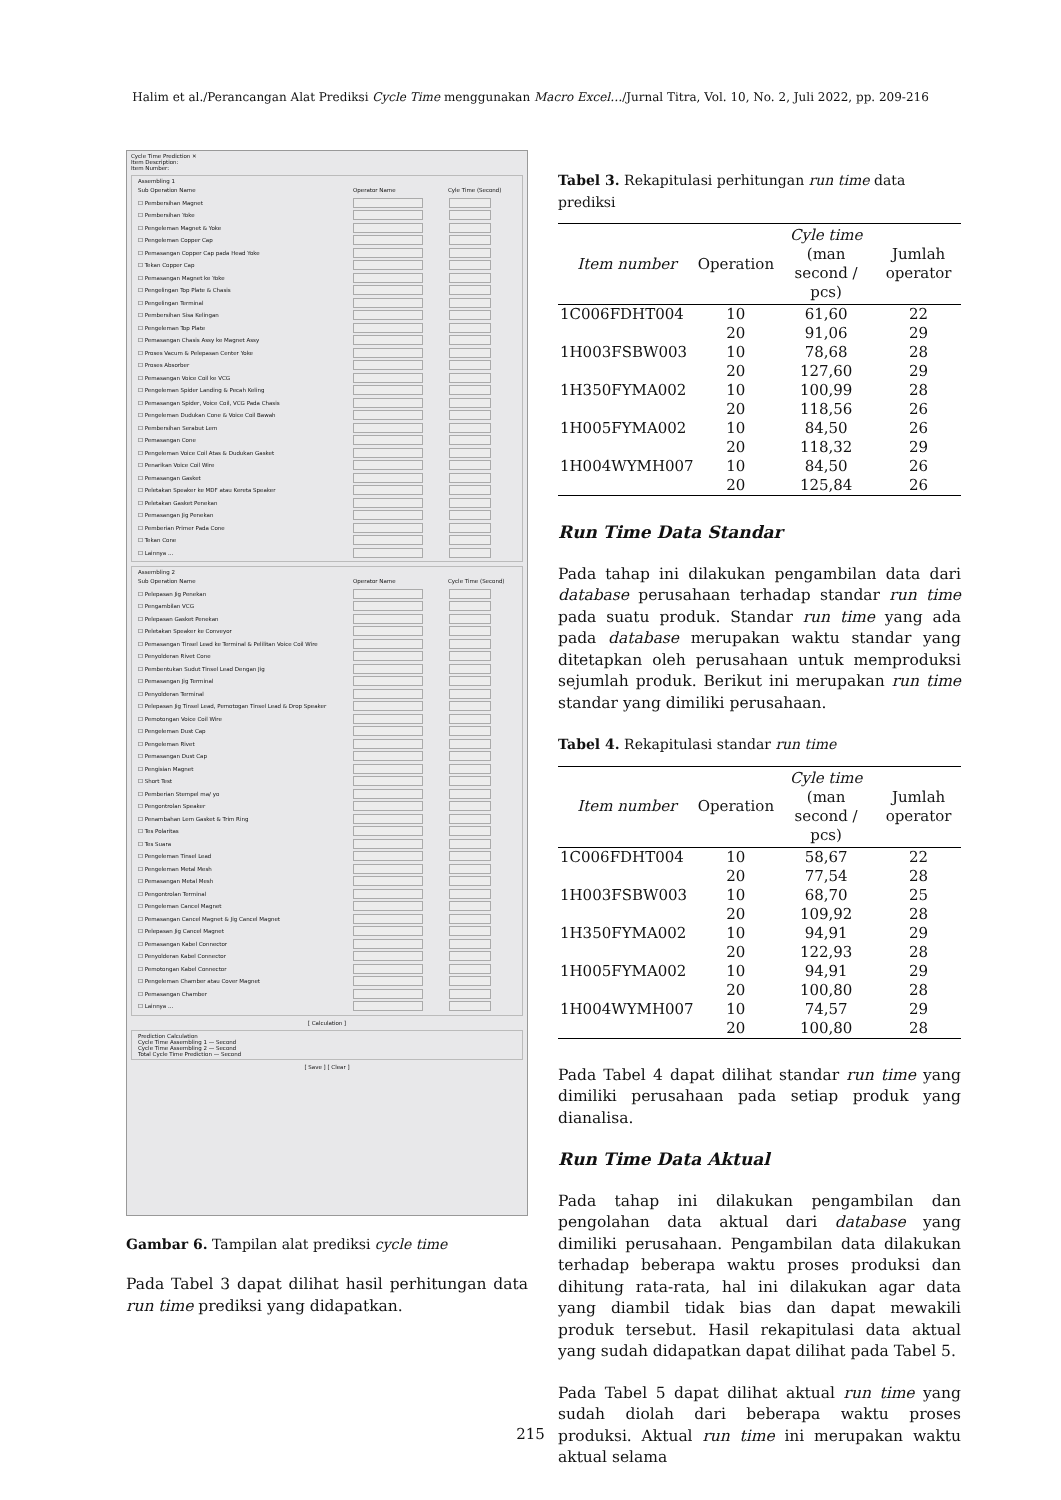Halim et al./Perancangan Alat Prediksi Cycle Time menggunakan Macro Excel…/Jurnal Titra, Vol. 10, No. 2, Juli 2022, pp. 209-216
Cycle Time Prediction ✕
Item Description:
Item Number:
Assembling 1
Sub Operation Name Operator Name Cyle Time (Second)
☐ Pembersihan Magnet
☐ Pembersihan Yoke
☐ Pengeleman Magnet & Yoke
☐ Pengeleman Copper Cap
☐ Pemasangan Copper Cap pada Head Yoke
☐ Tekan Copper Cap
☐ Pemasangan Magnet ke Yoke
☐ Pengelingan Top Plate & Chasis
☐ Pengelingan Terminal
☐ Pembersihan Sisa Kelingan
☐ Pengeleman Top Plate
☐ Pemasangan Chasis Assy ke Magnet Assy
☐ Proses Vacum & Pelepasan Center Yoke
☐ Proses Absorber
☐ Pemasangan Voice Coil ke VCG
☐ Pengeleman Spider Landing & Pecah Keling
☐ Pemasangan Spider, Voice Coil, VCG Pada Chasis
☐ Pengeleman Dudukan Cone & Voice Coil Bawah
☐ Pembersihan Serabut Lem
☐ Pemasangan Cone
☐ Pengeleman Voice Coil Atas & Dudukan Gasket
☐ Penarikan Voice Coil Wire
☐ Pemasangan Gasket
☐ Peletakan Speaker ke MDF atau Kereta Speaker
☐ Peletakan Gasket Penekan
☐ Pemasangan Jig Penekan
☐ Pemberian Primer Pada Cone
☐ Tekan Cone
☐ Lainnya ...
Assembling 2
Sub Operation Name Operator Name Cycle Time (Second)
☐ Pelepasan Jig Penekan
☐ Pengambilan VCG
☐ Pelepasan Gasket Penekan
☐ Peletakan Speaker ke Conveyor
☐ Pemasangan Tinsel Lead ke Terminal & Pelilitan Voice Coil Wire
☐ Penyolderan Rivet Cone
☐ Pembentukan Sudut Tinsel Lead Dengan Jig
☐ Pemasangan Jig Terminal
☐ Penyolderan Terminal
☐ Pelepasan Jig Tinsel Lead, Pemotogan Tinsel Lead & Drop Speaker
☐ Pemotongan Voice Coil Wire
☐ Pengeleman Dust Cap
☐ Pengeleman Rivet
☐ Pemasangan Dust Cap
☐ Pengisian Magnet
☐ Short Test
☐ Pemberian Stempel ma/ yo
☐ Pengontrolan Speaker
☐ Penambahan Lem Gasket & Trim Ring
☐ Tes Polaritas
☐ Tes Suara
☐ Pengeleman Tinsel Lead
☐ Pengeleman Metal Mesh
☐ Pemasangan Metal Mesh
☐ Pengontrolan Terminal
☐ Pengeleman Cancel Magnet
☐ Pemasangan Cancel Magnet & Jig Cancel Magnet
☐ Pelepasan Jig Cancel Magnet
☐ Pemasangan Kabel Connector
☐ Penyolderan Kabel Connector
☐ Pemotongan Kabel Connector
☐ Pengeleman Chamber atau Cover Magnet
☐ Pemasangan Chamber
☐ Lainnya ...
[ Calculation ]
Prediction Calculation
Cycle Time Assembling 1 — Second
Cycle Time Assembling 2 — Second
Total Cycle Time Prediction — Second
[ Save ] [ Clear ]
Gambar 6. Tampilan alat prediksi cycle time
Pada Tabel 3 dapat dilihat hasil perhitungan data run time prediksi yang didapatkan.
Tabel 3. Rekapitulasi perhitungan run time data prediksi
| Item number | Operation | Cyle time (man second / pcs) | Jumlah operator |
| --- | --- | --- | --- |
| 1C006FDHT004 | 10 | 61,60 | 22 |
| | 20 | 91,06 | 29 |
| 1H003FSBW003 | 10 | 78,68 | 28 |
| | 20 | 127,60 | 29 |
| 1H350FYMA002 | 10 | 100,99 | 28 |
| | 20 | 118,56 | 26 |
| 1H005FYMA002 | 10 | 84,50 | 26 |
| | 20 | 118,32 | 29 |
| 1H004WYMH007 | 10 | 84,50 | 26 |
| | 20 | 125,84 | 26 |
Run Time Data Standar
Pada tahap ini dilakukan pengambilan data dari database perusahaan terhadap standar run time pada suatu produk. Standar run time yang ada pada database merupakan waktu standar yang ditetapkan oleh perusahaan untuk memproduksi sejumlah produk. Berikut ini merupakan run time standar yang dimiliki perusahaan.
Tabel 4. Rekapitulasi standar run time
| Item number | Operation | Cyle time (man second / pcs) | Jumlah operator |
| --- | --- | --- | --- |
| 1C006FDHT004 | 10 | 58,67 | 22 |
| | 20 | 77,54 | 28 |
| 1H003FSBW003 | 10 | 68,70 | 25 |
| | 20 | 109,92 | 28 |
| 1H350FYMA002 | 10 | 94,91 | 29 |
| | 20 | 122,93 | 28 |
| 1H005FYMA002 | 10 | 94,91 | 29 |
| | 20 | 100,80 | 28 |
| 1H004WYMH007 | 10 | 74,57 | 29 |
| | 20 | 100,80 | 28 |
Pada Tabel 4 dapat dilihat standar run time yang dimiliki perusahaan pada setiap produk yang dianalisa.
Run Time Data Aktual
Pada tahap ini dilakukan pengambilan dan pengolahan data aktual dari database yang dimiliki perusahaan. Pengambilan data dilakukan terhadap beberapa waktu proses produksi dan dihitung rata-rata, hal ini dilakukan agar data yang diambil tidak bias dan dapat mewakili produk tersebut. Hasil rekapitulasi data aktual yang sudah didapatkan dapat dilihat pada Tabel 5.
Pada Tabel 5 dapat dilihat aktual run time yang sudah diolah dari beberapa waktu proses produksi. Aktual run time ini merupakan waktu aktual selama
215